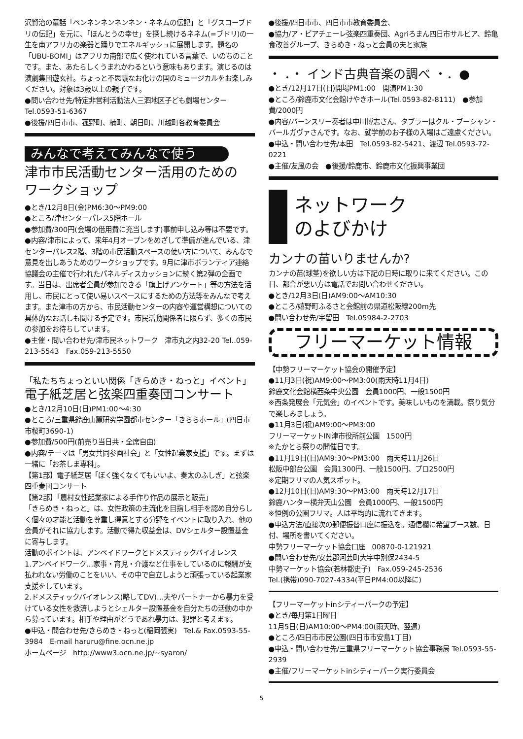沢賢治の童話「ペンネンネンネンネン・ネネムの伝記」と「グスコーブドリの伝記」を元に、「ほんとうの幸せ」を探し続けるネネム(=ブドリ)の一生を南アフリカの楽器と踊りでエネルギッシュに展開します。題名の「UBU-BOMI」はアフリカ南部で広く使われている言葉で、いのちのことです。また、あたらしくうまれかわるという意味もあります。演じるのは演劇集団遊玄社。ちょっと不思議なお化けの国のミュージカルをお楽しみください。対象は3歳以上の親子です。
●問い合わせ先/特定非営利活動法人三泗地区子ども劇場センター　Tel.0593-51-6367
●後援/四日市市、菰野町、楠町、朝日町、川越町各教育委員会
みんなで考えてみんなで使う
津市市民活動センター活用のための
ワークショップ
●とき/12月8日(金)PM6:30〜PM9:00
●ところ/津センターパレス5階ホール
●参加費/300円(会場の借用費に充当します)事前申し込み等は不要です。
●内容/津市によって、来年4月オープンをめざして準備が進んでいる、津センターパレス2階、3階の市民活動スペースの使い方について、みんなで意見を出しあうためのワークショップです。9月に津市ボランティア連絡協議会の主催で行われたパネルディスカッションに続く第2弾の企画です。当日は、出席者全員が参加できる「旗上げアンケート」等の方法を活用し、市民にとって使い易いスペースにするための方法等をみんなで考えます。また津市の方から、市民活動センターの内容や運営構想についての具体的なお話しも聞ける予定です。市民活動関係者に限らず、多くの市民の参加をお待ちしています。
●主催・問い合わせ先/津市民ネットワーク　津市丸之内32-20 Tel..059-213-5543　Fax.059-213-5550
「私たちちょっといい関係「きらめき・ねっと」イベント」
電子紙芝居と弦楽四重奏団コンサート
●とき/12月10日(日)PM1:00〜4:30
●ところ/三重県鈴鹿山麓研究学園都市センター「きららホール」(四日市市桜町3690-1)
●参加費/500円(前売り当日共・全席自由)
●内容/テーマは「男女共同参画社会」と「女性起業家支援」です。まずは一緒に「お茶しま専科」。
【第1部】電子紙芝居「ぼく強くなくてもいいよ、奏太のふしぎ」と弦楽四重奏団コンサート
【第2部】「農村女性起業家による手作り作品の展示と販売」
「きらめき・ねっと」は、女性政策の主流化を目指し相手を認め自分らしく個々の才能と活動を尊重し得意とする分野をイベントに取り入れ、他の会員がそれに協力します。活動で得た収益金は、DVシェルター設置基金に寄与します。
活動のポイントは、アンペイドワークとドメスティックバイオレンス
1.アンペイドワーク…家事・育児・介護など仕事をしているのに報酬が支払われない労働のことをいい、その中で自立しようと頑張っている起業家支援をしています。
2.ドメスティックバイオレンス(略してDV)…夫やパートナーから暴力を受けている女性を救済しようとシェルター設置基金を自分たちの活動の中から募っています。相手や理由がどうであれ暴力は、犯罪と考えます。
●申込・問合わせ先/きらめき・ねっと(稲岡張実)　Tel.& Fax.0593-55-3984　E-mail haruru@fine.ocn.ne.jp
ホームページ　http://www3.ocn.ne.jp/~syaron/
●後援/四日市市、四日市市教育委員会、
●協力/ア・ピアチェーレ弦楽四重奏団、Agriろまん四日市サルビア、鈴亀食改善グループ、きらめき・ねっと会員の夫と家族
・ ．・ インド古典音楽の調べ ・．●
●とき/12月17日(日)開場PM1:00　開演PM1:30
●ところ/鈴鹿市文化会館けやきホール(Tel.0593-82-8111)　●参加費/2000円
●内容/バーンスリー奏者は中川博志さん、タブラーはクル・ブーシャン・バールガヴァさんです。なお、就学前のお子様の入場はご遠慮ください。
●申込・問い合わせ先/本田　Tel.0593-82-5421、渡辺 Tel.0593-72-0221
●主催/友風の会　●後援/鈴鹿市、鈴鹿市文化振興事業団
ネットワーク
のよびかけ
カンナの苗いりませんか?
カンナの苗(球茎)を欲しい方は下記の日時に取りに来てください。この日、都合が悪い方は電話でお問い合わせください。
●とき/12月3日(日)AM9:00〜AM10:30
●ところ/嬉野町ふるさと会館前の県道松阪線200m先
●問い合わせ先/宇留田　Tel.05984-2-2703
フリーマーケット情報
【中勢フリーマーケット協会の開催予定】
●11月3日(祝)AM9:00〜PM3:00(雨天時11月4日)
鈴鹿文化会館横西条中央公園　会員1000円、一般1500円
※西条発展会「元気会」のイベントです。美味しいものを満載。祭り気分で楽しみましょう。
●11月3日(祝)AM9:00〜PM3:00
フリーマーケットIN津市役所前公園　1500円
※たかとら祭りの開催日です。
●11月19日(日)AM9:30〜PM3:00　雨天時11月26日
松阪中部台公園　会員1300円、一般1500円、プロ2500円
※定期フリマの人気スポット。
●12月10日(日)AM9:30〜PM3:00　雨天時12月17日
鈴鹿ハンター横弁天山公園　会員1000円、一般1500円
※恒例の公園フリマ。人は平均的に流れてきます。
●申込方法/直接次の郵便振替口座に振込を。通信欄に希望ブース数、日付、場所を書いてください。
中勢フリーマーケット協会口座　00870-0-121921
●問い合わせ先/安芸郡河芸町大字中別保2434-5
中勢マーケット協会(若林都史子)　Fax.059-245-2536
Tel.(携帯)090-7027-4334(平日PM4:00以降に)
【フリーマーケットinシティーパークの予定】
●とき/毎月第1日曜日
11月5日(日)AM10:00〜PM4:00(雨天時、翌週)
●ところ/四日市市民公園(四日市市安島1丁目)
●申込・問い合わせ先/三重県フリーマーケット協会事務局 Tel.0593-55-2939
●主催/フリーマーケットinシティーパーク実行委員会
5